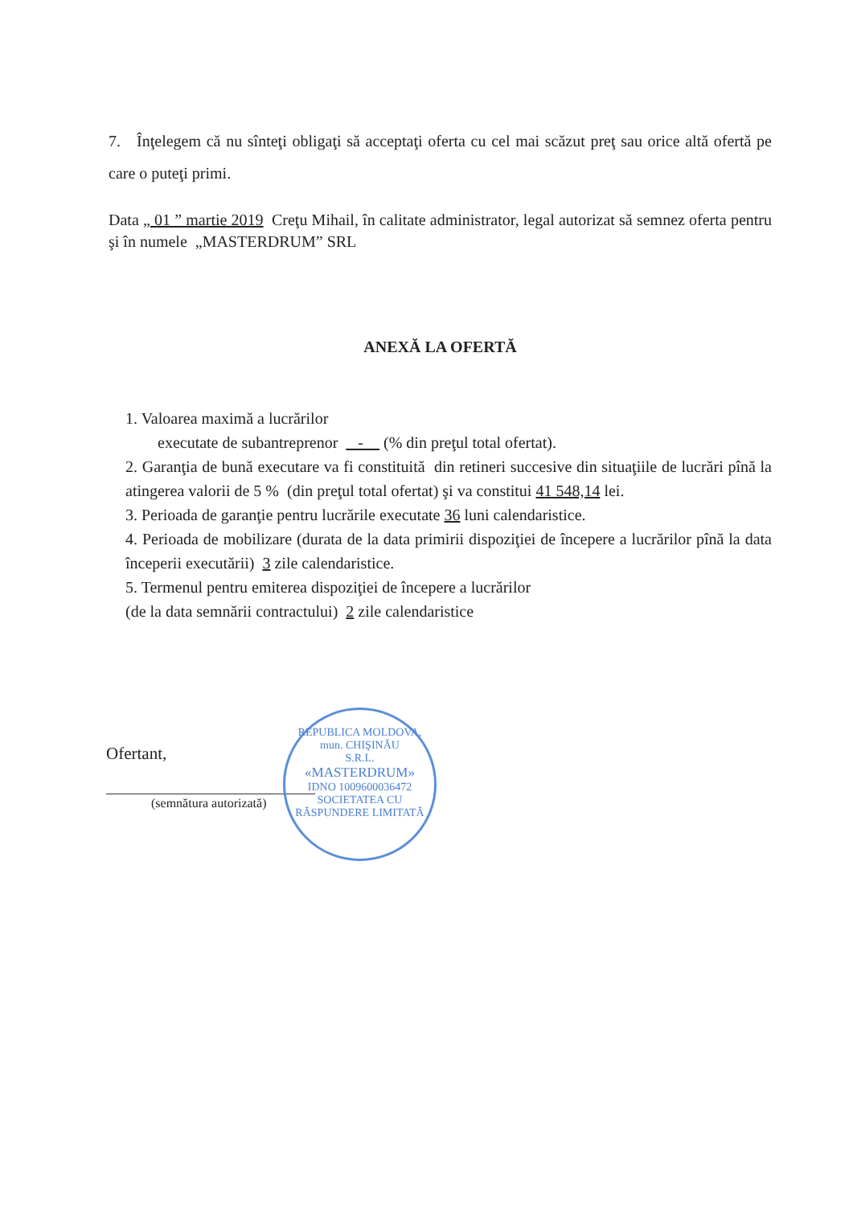7. Înţelegem că nu sînteţi obligaţi să acceptaţi oferta cu cel mai scăzut preţ sau orice altă ofertă pe care o puteţi primi.
Data „ 01 ” martie 2019 Creţu Mihail, în calitate administrator, legal autorizat să semnez oferta pentru şi în numele „MASTERDRUM” SRL
ANEXĂ LA OFERTĂ
1. Valoarea maximă a lucrărilor
executate de subantreprenor - (% din preţul total ofertat).
2. Garanţia de bună executare va fi constituită din retineri succesive din situaţiile de lucrări pînă la atingerea valorii de 5 % (din preţul total ofertat) şi va constitui 41 548,14 lei.
3. Perioada de garanţie pentru lucrările executate 36 luni calendaristice.
4. Perioada de mobilizare (durata de la data primirii dispoziţiei de începere a lucrărilor pînă la data începerii executării) 3 zile calendaristice.
5. Termenul pentru emiterea dispoziţiei de începere a lucrărilor
(de la data semnării contractului) 2 zile calendaristice
Ofertant,
(semnătura autorizată)
REPUBLICA MOLDOVA, mun. CHIŞINĂU
S.R.L.
«MASTERDRUM»
IDNO 1009600036472
SOCIETATEA CU RĂSPUNDERE LIMITATĂ